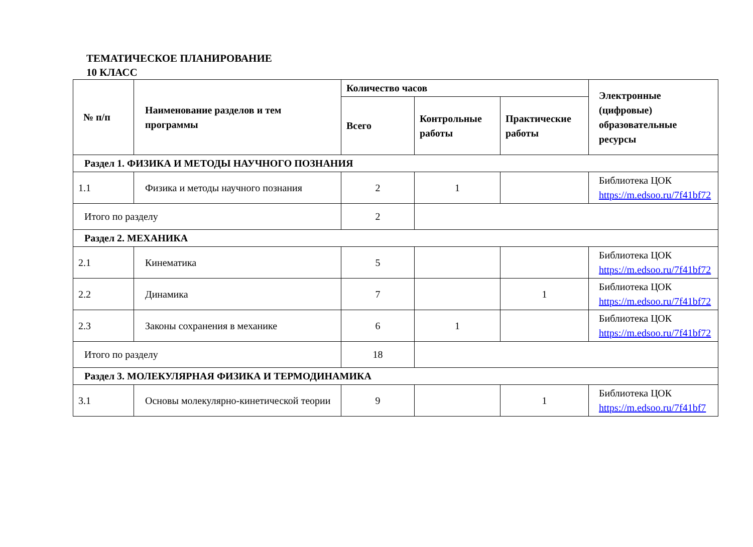ТЕМАТИЧЕСКОЕ ПЛАНИРОВАНИЕ
10 КЛАСС
| № п/п | Наименование разделов и тем программы | Количество часов | | | Электронные (цифровые) образовательные ресурсы |
| --- | --- | --- | --- | --- | --- |
| | | Всего | Контрольные работы | Практические работы | |
| Раздел 1. ФИЗИКА И МЕТОДЫ НАУЧНОГО ПОЗНАНИЯ | | | | | |
| 1.1 | Физика и методы научного познания | 2 | 1 | | Библиотека ЦОК https://m.edsoo.ru/7f41bf72 |
| Итого по разделу | | 2 | | | |
| Раздел 2. МЕХАНИКА | | | | | |
| 2.1 | Кинематика | 5 | | | Библиотека ЦОК https://m.edsoo.ru/7f41bf72 |
| 2.2 | Динамика | 7 | | 1 | Библиотека ЦОК https://m.edsoo.ru/7f41bf72 |
| 2.3 | Законы сохранения в механике | 6 | 1 | | Библиотека ЦОК https://m.edsoo.ru/7f41bf72 |
| Итого по разделу | | 18 | | | |
| Раздел 3. МОЛЕКУЛЯРНАЯ ФИЗИКА И ТЕРМОДИНАМИКА | | | | | |
| 3.1 | Основы молекулярно-кинетической теории | 9 | | 1 | Библиотека ЦОК https://m.edsoo.ru/7f41bf7 |